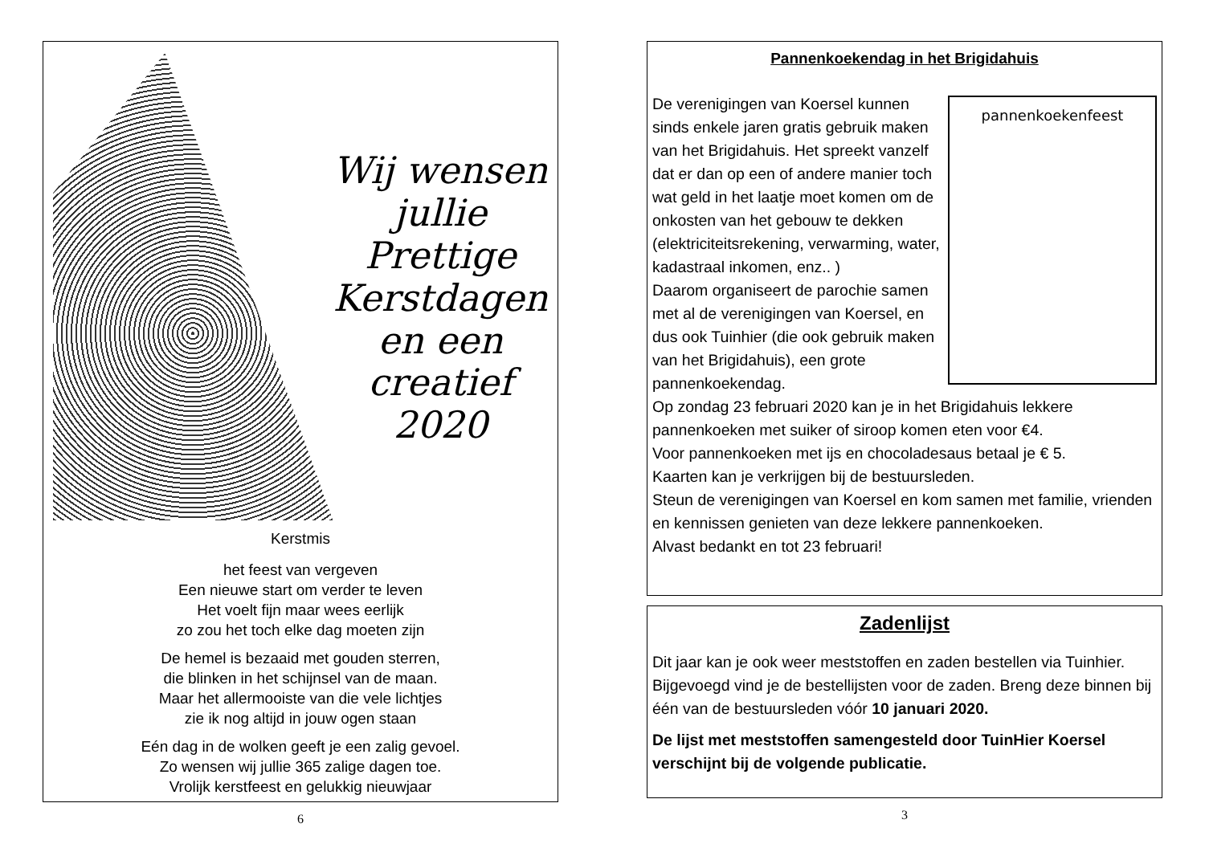Wij wensen
jullie
Prettige
Kerstdagen
en een
creatief
2020
Kerstmis
het feest van vergeven
Een nieuwe start om verder te leven
Het voelt fijn maar wees eerlijk
zo zou het toch elke dag moeten zijn
De hemel is bezaaid met gouden sterren,
die blinken in het schijnsel van de maan.
Maar het allermooiste van die vele lichtjes
zie ik nog altijd in jouw ogen staan
Eén dag in de wolken geeft je een zalig gevoel.
Zo wensen wij jullie 365 zalige dagen toe.
Vrolijk kerstfeest en gelukkig nieuwjaar
6
Pannenkoekendag in het Brigidahuis
pannenkoekenfeest
De verenigingen van Koersel kunnen sinds enkele jaren gratis gebruik maken van het Brigidahuis. Het spreekt vanzelf dat er dan op een of andere manier toch wat geld in het laatje moet komen om de onkosten van het gebouw te dekken (elektriciteitsrekening, verwarming, water, kadastraal inkomen, enz.. )
Daarom organiseert de parochie samen met al de verenigingen van Koersel, en dus ook Tuinhier (die ook gebruik maken van het Brigidahuis), een grote pannenkoekendag.
Op zondag 23 februari 2020 kan je in het Brigidahuis lekkere pannenkoeken met suiker of siroop komen eten voor €4.
Voor pannenkoeken met ijs en chocoladesaus betaal je € 5.
Kaarten kan je verkrijgen bij de bestuursleden.
Steun de verenigingen van Koersel en kom samen met familie, vrienden en kennissen genieten van deze lekkere pannenkoeken.
Alvast bedankt en tot 23 februari!
Zadenlijst
Dit jaar kan je ook weer meststoffen en zaden bestellen via Tuinhier. Bijgevoegd vind je de bestellijsten voor de zaden. Breng deze binnen bij één van de bestuursleden vóór 10 januari 2020.
De lijst met meststoffen samengesteld door TuinHier Koersel verschijnt bij de volgende publicatie.
3